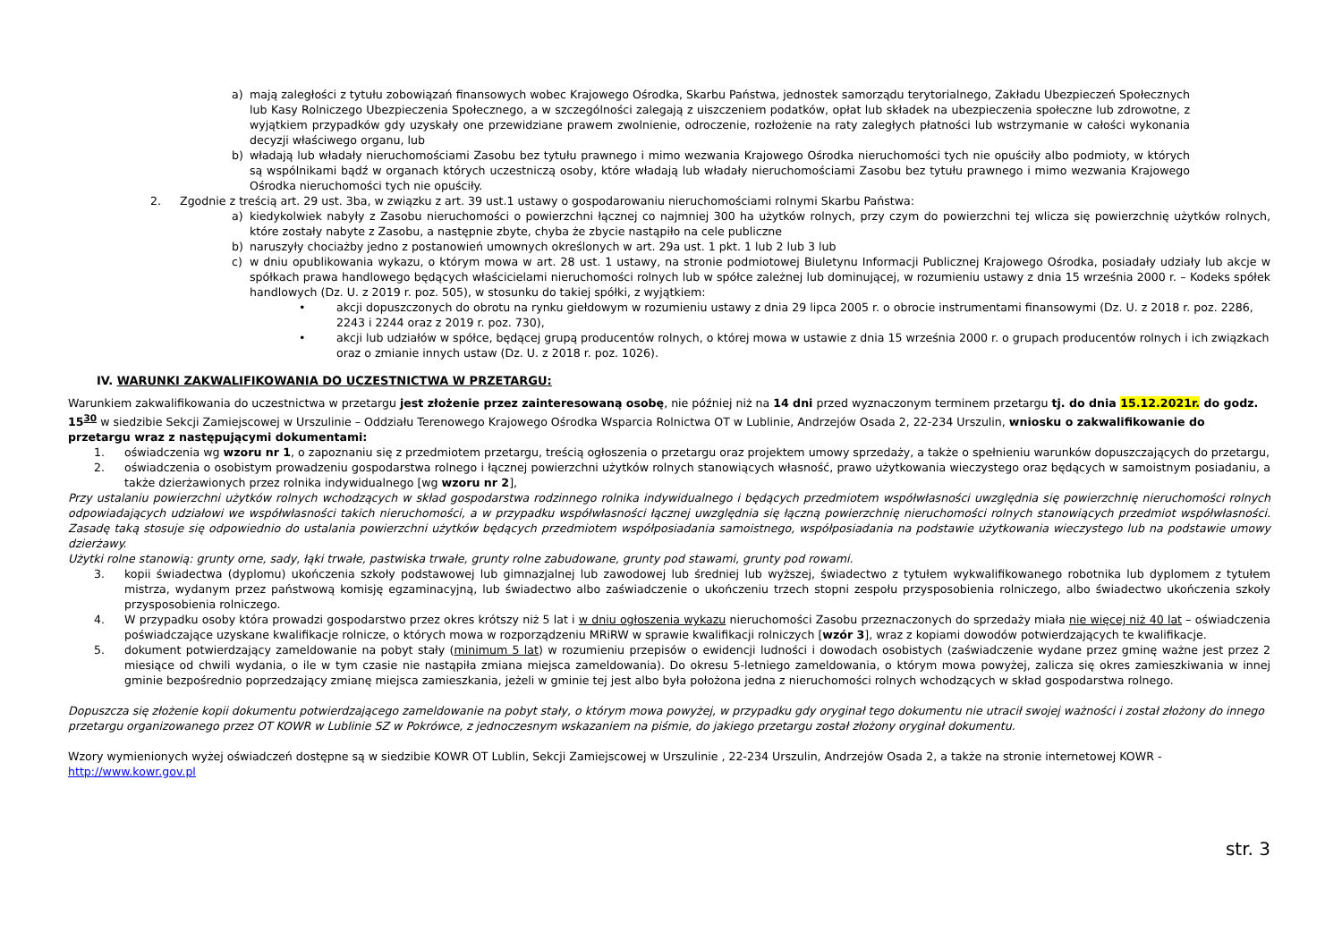a) mają zaległości z tytułu zobowiązań finansowych wobec Krajowego Ośrodka, Skarbu Państwa, jednostek samorządu terytorialnego, Zakładu Ubezpieczeń Społecznych lub Kasy Rolniczego Ubezpieczenia Społecznego, a w szczególności zalegają z uiszczeniem podatków, opłat lub składek na ubezpieczenia społeczne lub zdrowotne, z wyjątkiem przypadków gdy uzyskały one przewidziane prawem zwolnienie, odroczenie, rozłożenie na raty zaległych płatności lub wstrzymanie w całości wykonania decyzji właściwego organu, lub
b) władają lub władały nieruchomościami Zasobu bez tytułu prawnego i mimo wezwania Krajowego Ośrodka nieruchomości tych nie opuściły albo podmioty, w których są wspólnikami bądź w organach których uczestniczą osoby, które władają lub władały nieruchomościami Zasobu bez tytułu prawnego i mimo wezwania Krajowego Ośrodka nieruchomości tych nie opuściły.
2. Zgodnie z treścią art. 29 ust. 3ba, w związku z art. 39 ust.1 ustawy o gospodarowaniu nieruchomościami rolnymi Skarbu Państwa:
a) kiedykolwiek nabyły z Zasobu nieruchomości o powierzchni łącznej co najmniej 300 ha użytków rolnych, przy czym do powierzchni tej wlicza się powierzchnię użytków rolnych, które zostały nabyte z Zasobu, a następnie zbyte, chyba że zbycie nastąpiło na cele publiczne
b) naruszyły chociażby jedno z postanowień umownych określonych w art. 29a ust. 1 pkt. 1 lub 2 lub 3 lub
c) w dniu opublikowania wykazu, o którym mowa w art. 28 ust. 1 ustawy, na stronie podmiotowej Biuletynu Informacji Publicznej Krajowego Ośrodka, posiadały udziały lub akcje w spółkach prawa handlowego będących właścicielami nieruchomości rolnych lub w spółce zależnej lub dominującej, w rozumieniu ustawy z dnia 15 września 2000 r. – Kodeks spółek handlowych (Dz. U. z 2019 r. poz. 505), w stosunku do takiej spółki, z wyjątkiem:
• akcji dopuszczonych do obrotu na rynku giełdowym w rozumieniu ustawy z dnia 29 lipca 2005 r. o obrocie instrumentami finansowymi (Dz. U. z 2018 r. poz. 2286, 2243 i 2244 oraz z 2019 r. poz. 730),
• akcji lub udziałów w spółce, będącej grupą producentów rolnych, o której mowa w ustawie z dnia 15 września 2000 r. o grupach producentów rolnych i ich związkach oraz o zmianie innych ustaw (Dz. U. z 2018 r. poz. 1026).
IV. WARUNKI ZAKWALIFIKOWANIA DO UCZESTNICTWA W PRZETARGU:
Warunkiem zakwalifikowania do uczestnictwa w przetargu jest złożenie przez zainteresowaną osobę, nie później niż na 14 dni przed wyznaczonym terminem przetargu tj. do dnia 15.12.2021r. do godz. 15<sup>30</sup> w siedzibie Sekcji Zamiejscowej w Urszulinie – Oddziału Terenowego Krajowego Ośrodka Wsparcia Rolnictwa OT w Lublinie, Andrzejów Osada 2, 22-234 Urszulin, wniosku o zakwalifikowanie do przetargu wraz z następującymi dokumentami:
1. oświadczenia wg wzoru nr 1, o zapoznaniu się z przedmiotem przetargu, treścią ogłoszenia o przetargu oraz projektem umowy sprzedaży, a także o spełnieniu warunków dopuszczających do przetargu,
2. oświadczenia o osobistym prowadzeniu gospodarstwa rolnego i łącznej powierzchni użytków rolnych stanowiących własność, prawo użytkowania wieczystego oraz będących w samoistnym posiadaniu, a także dzierżawionych przez rolnika indywidualnego [wg wzoru nr 2],
Przy ustalaniu powierzchni użytków rolnych wchodzących w skład gospodarstwa rodzinnego rolnika indywidualnego i będących przedmiotem współwłasności uwzględnia się powierzchnię nieruchomości rolnych odpowiadających udziałowi we współwłasności takich nieruchomości, a w przypadku współwłasności łącznej uwzględnia się łączną powierzchnię nieruchomości rolnych stanowiących przedmiot współwłasności. Zasadę taką stosuje się odpowiednio do ustalania powierzchni użytków będących przedmiotem współposiadania samoistnego, współposiadania na podstawie użytkowania wieczystego lub na podstawie umowy dzierżawy.
Użytki rolne stanowią: grunty orne, sady, łąki trwałe, pastwiska trwałe, grunty rolne zabudowane, grunty pod stawami, grunty pod rowami.
3. kopii świadectwa (dyplomu) ukończenia szkoły podstawowej lub gimnazjalnej lub zawodowej lub średniej lub wyższej, świadectwo z tytułem wykwalifikowanego robotnika lub dyplomem z tytułem mistrza, wydanym przez państwową komisję egzaminacyjną, lub świadectwo albo zaświadczenie o ukończeniu trzech stopni zespołu przysposobienia rolniczego, albo świadectwo ukończenia szkoły przysposobienia rolniczego.
4. W przypadku osoby która prowadzi gospodarstwo przez okres krótszy niż 5 lat i w dniu ogłoszenia wykazu nieruchomości Zasobu przeznaczonych do sprzedaży miała nie więcej niż 40 lat – oświadczenia poświadczające uzyskane kwalifikacje rolnicze, o których mowa w rozporządzeniu MRiRW w sprawie kwalifikacji rolniczych [wzór 3], wraz z kopiami dowodów potwierdzających te kwalifikacje.
5. dokument potwierdzający zameldowanie na pobyt stały (minimum 5 lat) w rozumieniu przepisów o ewidencji ludności i dowodach osobistych (zaświadczenie wydane przez gminę ważne jest przez 2 miesiące od chwili wydania, o ile w tym czasie nie nastąpiła zmiana miejsca zameldowania). Do okresu 5-letniego zameldowania, o którym mowa powyżej, zalicza się okres zamieszkiwania w innej gminie bezpośrednio poprzedzający zmianę miejsca zamieszkania, jeżeli w gminie tej jest albo była położona jedna z nieruchomości rolnych wchodzących w skład gospodarstwa rolnego.
Dopuszcza się złożenie kopii dokumentu potwierdzającego zameldowanie na pobyt stały, o którym mowa powyżej, w przypadku gdy oryginał tego dokumentu nie utracił swojej ważności i został złożony do innego przetargu organizowanego przez OT KOWR w Lublinie SZ w Pokrówce, z jednoczesnym wskazaniem na piśmie, do jakiego przetargu został złożony oryginał dokumentu.
Wzory wymienionych wyżej oświadczeń dostępne są w siedzibie KOWR OT Lublin, Sekcji Zamiejscowej w Urszulinie , 22-234 Urszulin, Andrzejów Osada 2, a także na stronie internetowej KOWR - http://www.kowr.gov.pl
str. 3